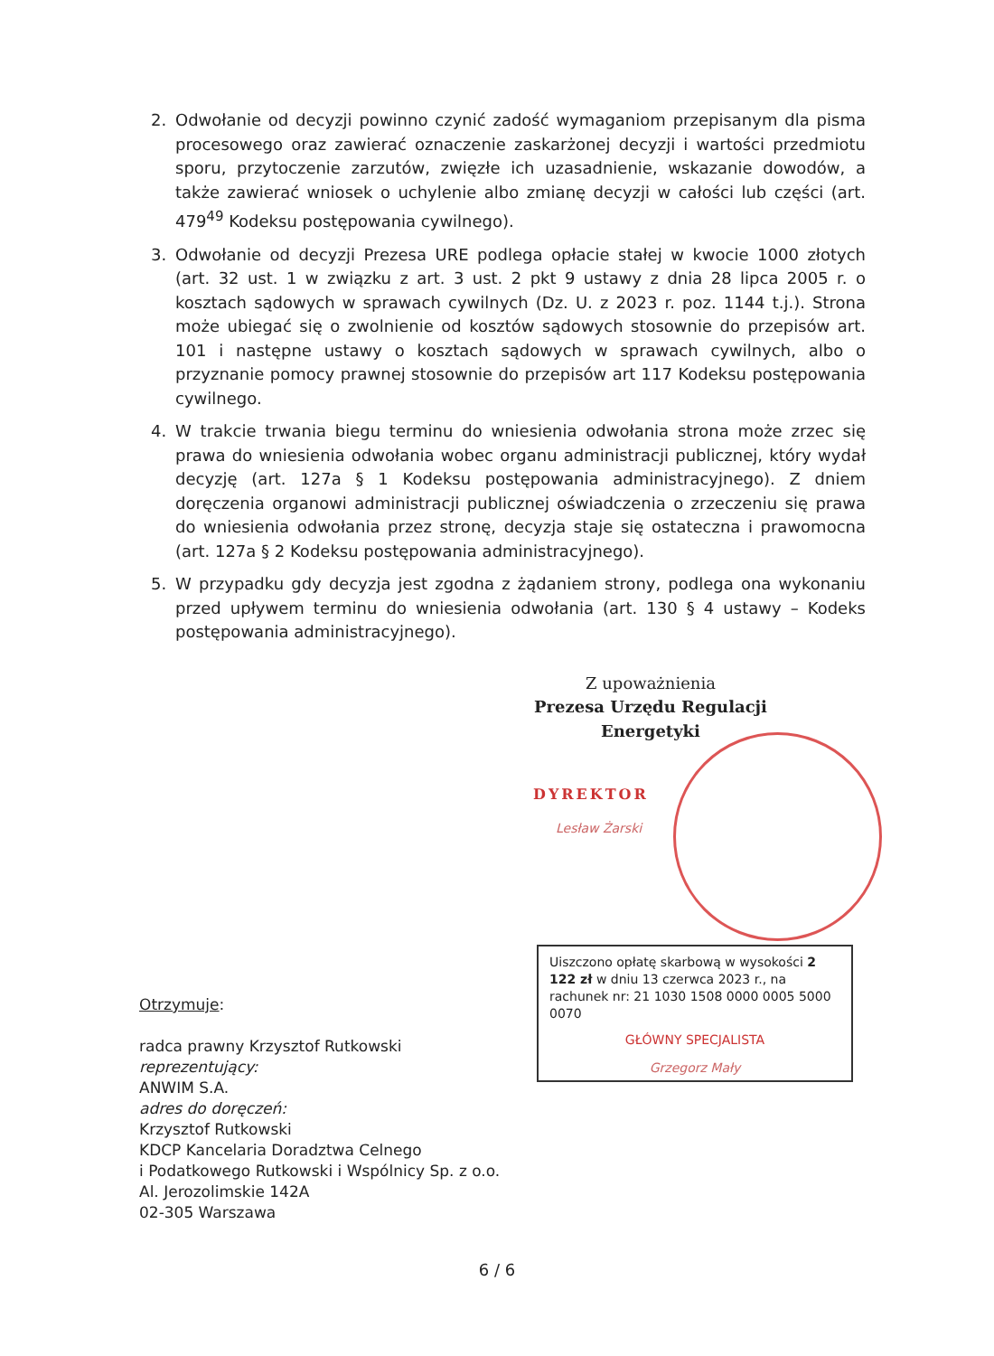2. Odwołanie od decyzji powinno czynić zadość wymaganiom przepisanym dla pisma procesowego oraz zawierać oznaczenie zaskarżonej decyzji i wartości przedmiotu sporu, przytoczenie zarzutów, zwięzłe ich uzasadnienie, wskazanie dowodów, a także zawierać wniosek o uchylenie albo zmianę decyzji w całości lub części (art. 479<sup>49</sup> Kodeksu postępowania cywilnego).
3. Odwołanie od decyzji Prezesa URE podlega opłacie stałej w kwocie 1000 złotych (art. 32 ust. 1 w związku z art. 3 ust. 2 pkt 9 ustawy z dnia 28 lipca 2005 r. o kosztach sądowych w sprawach cywilnych (Dz. U. z 2023 r. poz. 1144 t.j.). Strona może ubiegać się o zwolnienie od kosztów sądowych stosownie do przepisów art. 101 i następne ustawy o kosztach sądowych w sprawach cywilnych, albo o przyznanie pomocy prawnej stosownie do przepisów art 117 Kodeksu postępowania cywilnego.
4. W trakcie trwania biegu terminu do wniesienia odwołania strona może zrzec się prawa do wniesienia odwołania wobec organu administracji publicznej, który wydał decyzję (art. 127a § 1 Kodeksu postępowania administracyjnego). Z dniem doręczenia organowi administracji publicznej oświadczenia o zrzeczeniu się prawa do wniesienia odwołania przez stronę, decyzja staje się ostateczna i prawomocna (art. 127a § 2 Kodeksu postępowania administracyjnego).
5. W przypadku gdy decyzja jest zgodna z żądaniem strony, podlega ona wykonaniu przed upływem terminu do wniesienia odwołania (art. 130 § 4 ustawy – Kodeks postępowania administracyjnego).
Z upoważnienia
Prezesa Urzędu Regulacji Energetyki
DYREKTOR
Lesław Żarski
Uiszczono opłatę skarbową w wysokości 2 122 zł w dniu 13 czerwca 2023 r., na rachunek nr: 21 1030 1508 0000 0005 5000 0070
GŁÓWNY SPECJALISTA
Grzegorz Mały
Otrzymuje:
radca prawny Krzysztof Rutkowski
reprezentujący:
ANWIM S.A.
adres do doręczeń:
Krzysztof Rutkowski
KDCP Kancelaria Doradztwa Celnego
i Podatkowego Rutkowski i Wspólnicy Sp. z o.o.
Al. Jerozolimskie 142A
02-305 Warszawa
6 / 6